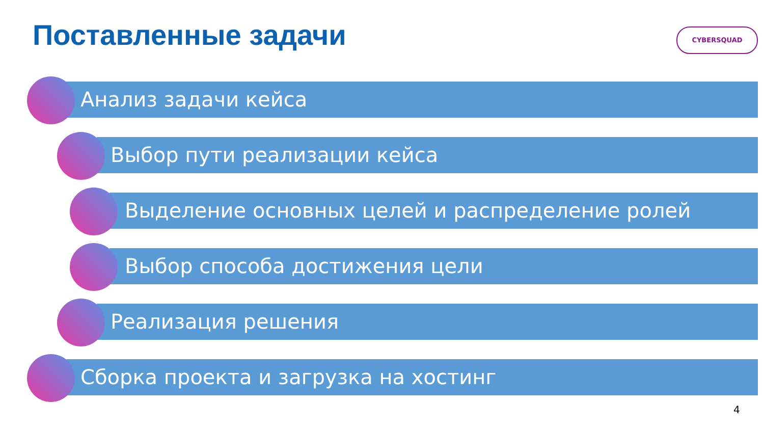Поставленные задачи CYBERSQUAD
Анализ задачи кейса
Выбор пути реализации кейса
Выделение основных целей и распределение ролей
Выбор способа достижения цели
Реализация решения
Сборка проекта и загрузка на хостинг
4